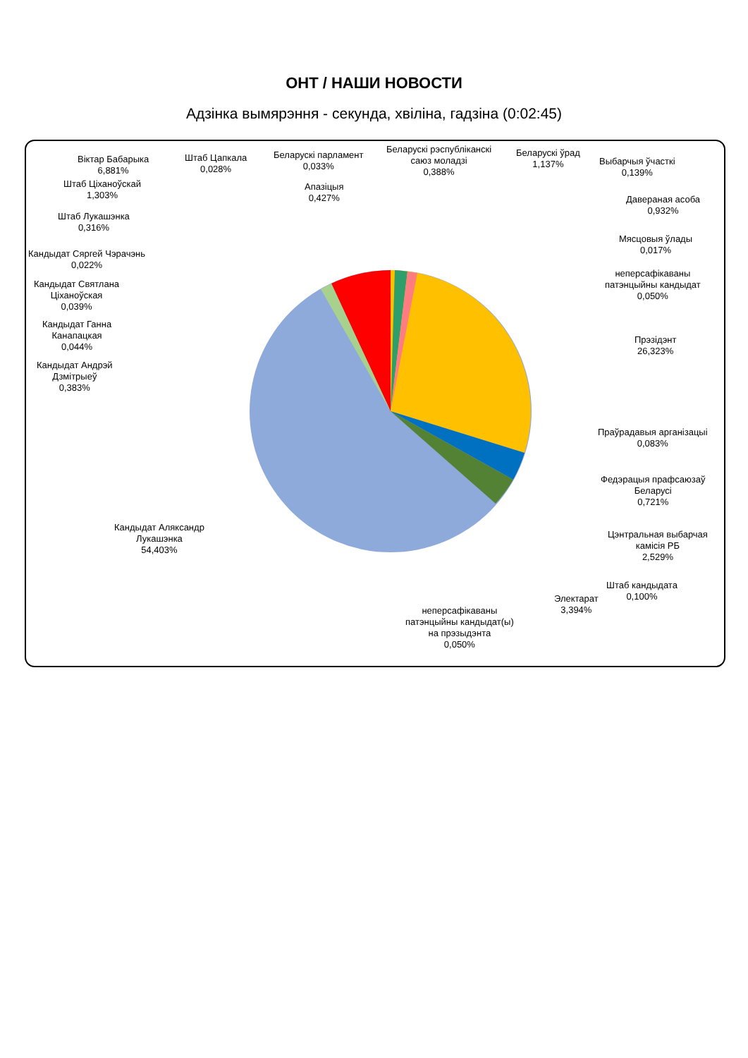ОНТ / НАШИ НОВОСТИ
Адзінка вымярэння - секунда, хвіліна, гадзіна (0:02:45)
Віктар Бабарыка
6,881%
Штаб Цапкала
0,028%
Беларускі парламент
0,033%
Беларускі рэспубліканскі
саюз моладзі
0,388%
Беларускі ўрад
1,137%
Выбарчыя ўчасткі
0,139%
Штаб Ціханоўскай
1,303%
Апазіцыя
0,427%
Даверaная асоба
0,932%
Штаб Лукашэнка
0,316%
Мясцовыя ўлады
0,017%
Кандыдат Сяргей Чэрачэнь
0,022%
неперсафікаваны
патэнцыйны кандыдат
0,050%
Кандыдат Святлана
Ціханоўская
0,039%
Прэзідэнт
26,323%
Кандыдат Ганна
Канапацкая
0,044%
Кандыдат Андрэй
Дзмітрыеў
0,383%
Праўрадавыя арганізацыі
0,083%
Федэрацыя прафсаюзаў
Беларусі
0,721%
Кандыдат Аляксандр
Лукашэнка
54,403%
Цэнтральная выбарчая
камісія РБ
2,529%
Штаб кандыдата
0,100%
Электарат
3,394%
неперсафікаваны
патэнцыйны кандыдат(ы)
на прэзыдэнта
0,050%